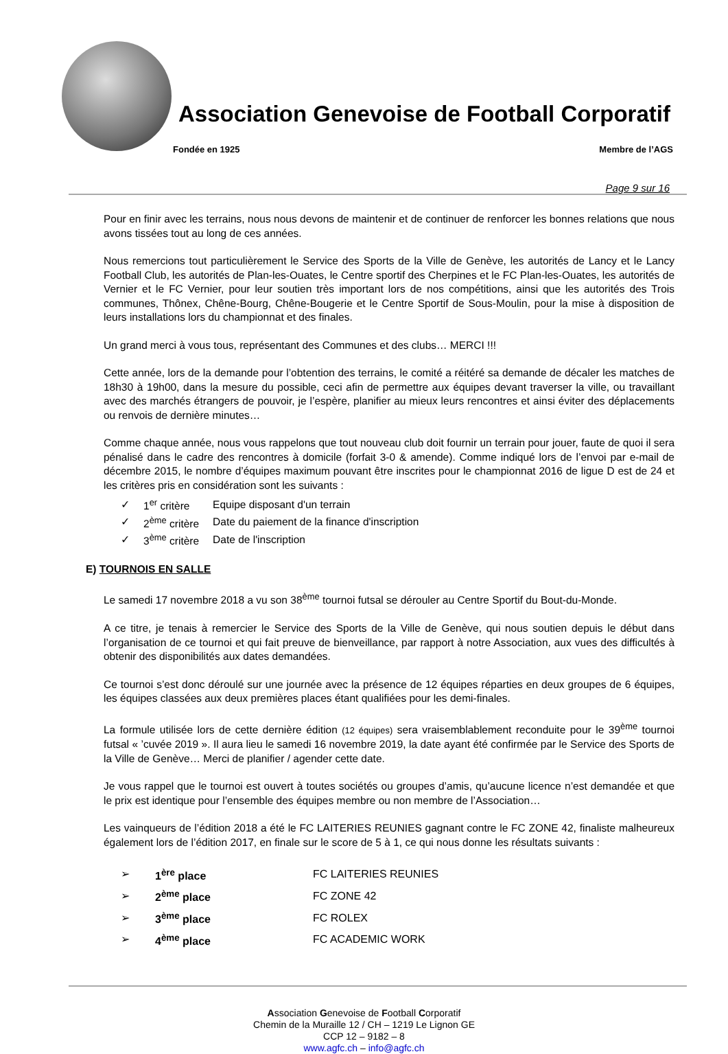Association Genevoise de Football Corporatif
Fondée en 1925 Membre de l’AGS
Page 9 sur 16
Pour en finir avec les terrains, nous nous devons de maintenir et de continuer de renforcer les bonnes relations que nous avons tissées tout au long de ces années.
Nous remercions tout particulièrement le Service des Sports de la Ville de Genève, les autorités de Lancy et le Lancy Football Club, les autorités de Plan-les-Ouates, le Centre sportif des Cherpines et le FC Plan-les-Ouates, les autorités de Vernier et le FC Vernier, pour leur soutien très important lors de nos compétitions, ainsi que les autorités des Trois communes, Thônex, Chêne-Bourg, Chêne-Bougerie et le Centre Sportif de Sous-Moulin, pour la mise à disposition de leurs installations lors du championnat et des finales.
Un grand merci à vous tous, représentant des Communes et des clubs… MERCI !!!
Cette année, lors de la demande pour l’obtention des terrains, le comité a réitéré sa demande de décaler les matches de 18h30 à 19h00, dans la mesure du possible, ceci afin de permettre aux équipes devant traverser la ville, ou travaillant avec des marchés étrangers de pouvoir, je l’espère, planifier au mieux leurs rencontres et ainsi éviter des déplacements ou renvois de dernière minutes…
Comme chaque année, nous vous rappelons que tout nouveau club doit fournir un terrain pour jouer, faute de quoi il sera pénalisé dans le cadre des rencontres à domicile (forfait 3-0 & amende). Comme indiqué lors de l’envoi par e-mail de décembre 2015, le nombre d’équipes maximum pouvant être inscrites pour le championnat 2016 de ligue D est de 24 et les critères pris en considération sont les suivants :
| ✓ | 1<sup>er</sup> critère | Equipe disposant d'un terrain |
| ✓ | 2<sup>ème</sup> critère | Date du paiement de la finance d'inscription |
| ✓ | 3<sup>ème</sup> critère | Date de l'inscription |
E) TOURNOIS EN SALLE
Le samedi 17 novembre 2018 a vu son 38<sup>ème</sup> tournoi futsal se dérouler au Centre Sportif du Bout-du-Monde.
A ce titre, je tenais à remercier le Service des Sports de la Ville de Genève, qui nous soutien depuis le début dans l’organisation de ce tournoi et qui fait preuve de bienveillance, par rapport à notre Association, aux vues des difficultés à obtenir des disponibilités aux dates demandées.
Ce tournoi s’est donc déroulé sur une journée avec la présence de 12 équipes réparties en deux groupes de 6 équipes, les équipes classées aux deux premières places étant qualifiées pour les demi-finales.
La formule utilisée lors de cette dernière édition (12 équipes) sera vraisemblablement reconduite pour le 39<sup>ème</sup> tournoi futsal « ’cuvée 2019 ». Il aura lieu le samedi 16 novembre 2019, la date ayant été confirmée par le Service des Sports de la Ville de Genève… Merci de planifier / agender cette date.
Je vous rappel que le tournoi est ouvert à toutes sociétés ou groupes d’amis, qu’aucune licence n’est demandée et que le prix est identique pour l’ensemble des équipes membre ou non membre de l’Association…
Les vainqueurs de l’édition 2018 a été le FC LAITERIES REUNIES gagnant contre le FC ZONE 42, finaliste malheureux également lors de l’édition 2017, en finale sur le score de 5 à 1, ce qui nous donne les résultats suivants :
| ➢ | 1<sup>ère</sup> place | FC LAITERIES REUNIES |
| ➢ | 2<sup>ème</sup> place | FC ZONE 42 |
| ➢ | 3<sup>ème</sup> place | FC ROLEX |
| ➢ | 4<sup>ème</sup> place | FC ACADEMIC WORK |
Association Genevoise de Football Corporatif
Chemin de la Muraille 12 / CH – 1219 Le Lignon GE
CCP 12 – 9182 – 8
www.agfc.ch – info@agfc.ch